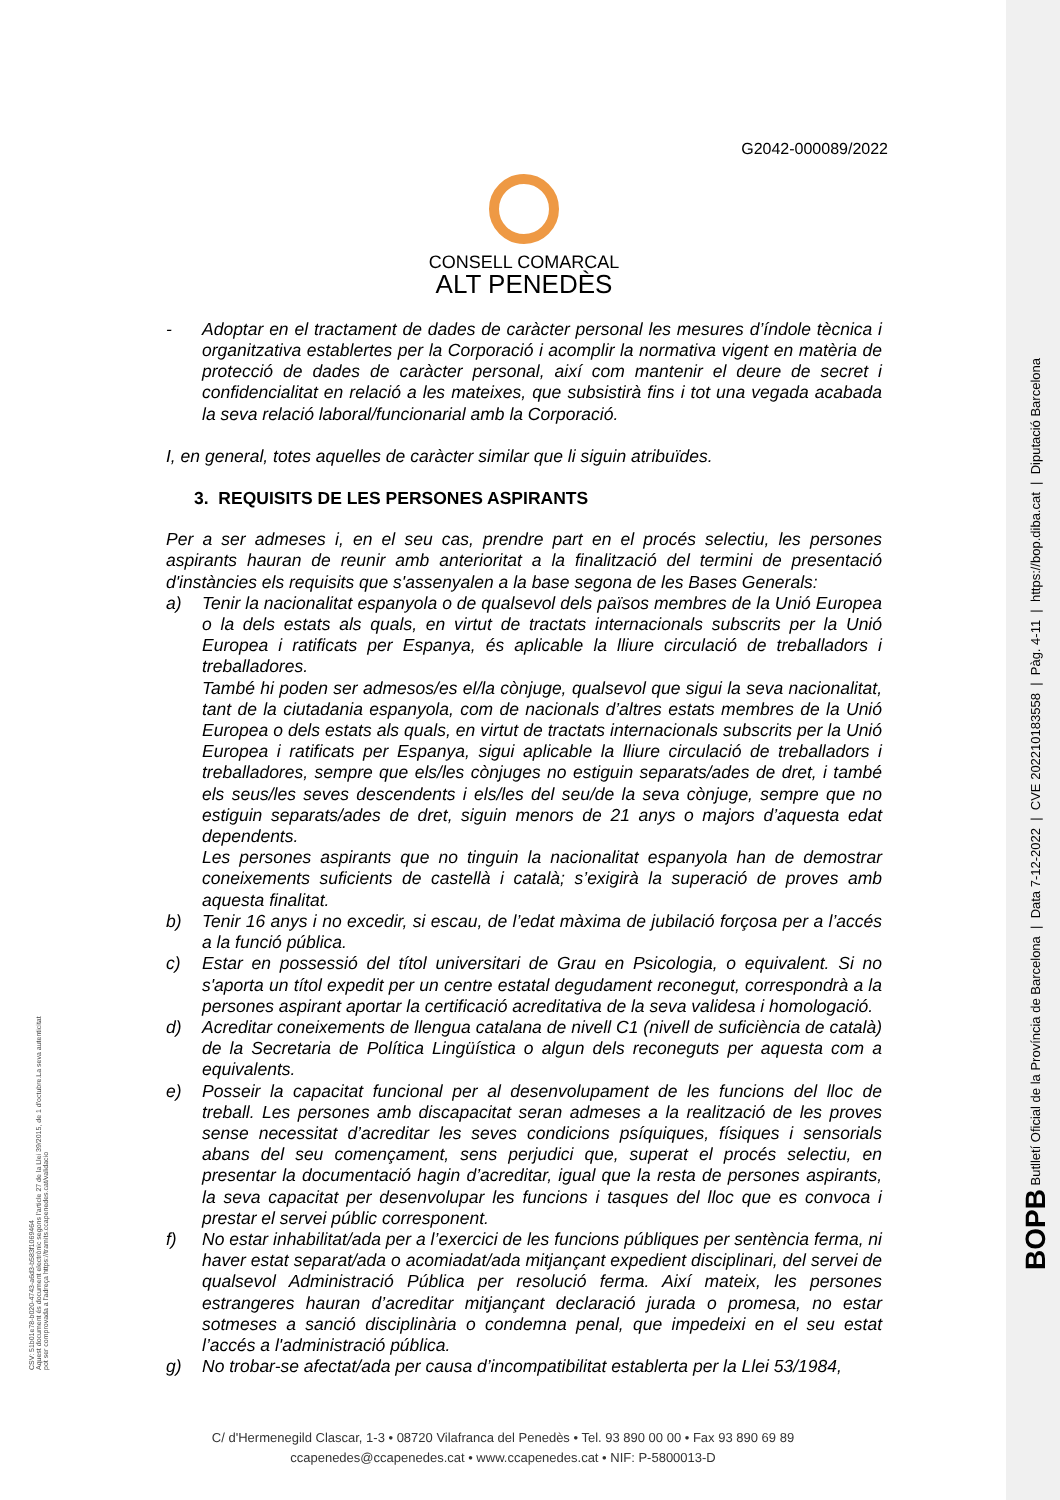BOPB Butlletí Oficial de la Província de Barcelona | Data 7-12-2022 | CVE 202210183558 | Pàg. 4-11 | https://bop.diba.cat | Diputació Barcelona
CSV: 51b01e78-b020-4743-a6d3-b583f1069464
Aquest document és document electrònic segons l'article 27 de la Llei 39/2015, de 1 d'octubre.La seva autenticitat
pot ser comprovada a l'adreça https://tramits.ccapenedes.cat/validacio
G2042-000089/2022
CONSELL COMARCAL
ALT PENEDÈS
- Adoptar en el tractament de dades de caràcter personal les mesures d’índole tècnica i organitzativa establertes per la Corporació i acomplir la normativa vigent en matèria de protecció de dades de caràcter personal, així com mantenir el deure de secret i confidencialitat en relació a les mateixes, que subsistirà fins i tot una vegada acabada la seva relació laboral/funcionarial amb la Corporació.
I, en general, totes aquelles de caràcter similar que li siguin atribuïdes.
3. REQUISITS DE LES PERSONES ASPIRANTS
Per a ser admeses i, en el seu cas, prendre part en el procés selectiu, les persones aspirants hauran de reunir amb anterioritat a la finalització del termini de presentació d'instàncies els requisits que s'assenyalen a la base segona de les Bases Generals:
a) Tenir la nacionalitat espanyola o de qualsevol dels països membres de la Unió Europea o la dels estats als quals, en virtut de tractats internacionals subscrits per la Unió Europea i ratificats per Espanya, és aplicable la lliure circulació de treballadors i treballadores.
També hi poden ser admesos/es el/la cònjuge, qualsevol que sigui la seva nacionalitat, tant de la ciutadania espanyola, com de nacionals d’altres estats membres de la Unió Europea o dels estats als quals, en virtut de tractats internacionals subscrits per la Unió Europea i ratificats per Espanya, sigui aplicable la lliure circulació de treballadors i treballadores, sempre que els/les cònjuges no estiguin separats/ades de dret, i també els seus/les seves descendents i els/les del seu/de la seva cònjuge, sempre que no estiguin separats/ades de dret, siguin menors de 21 anys o majors d’aquesta edat dependents.
Les persones aspirants que no tinguin la nacionalitat espanyola han de demostrar coneixements suficients de castellà i català; s’exigirà la superació de proves amb aquesta finalitat.
b) Tenir 16 anys i no excedir, si escau, de l’edat màxima de jubilació forçosa per a l’accés a la funció pública.
c) Estar en possessió del títol universitari de Grau en Psicologia, o equivalent. Si no s'aporta un títol expedit per un centre estatal degudament reconegut, correspondrà a la persones aspirant aportar la certificació acreditativa de la seva validesa i homologació.
d) Acreditar coneixements de llengua catalana de nivell C1 (nivell de suficiència de català) de la Secretaria de Política Lingüística o algun dels reconeguts per aquesta com a equivalents.
e) Posseir la capacitat funcional per al desenvolupament de les funcions del lloc de treball. Les persones amb discapacitat seran admeses a la realització de les proves sense necessitat d’acreditar les seves condicions psíquiques, físiques i sensorials abans del seu començament, sens perjudici que, superat el procés selectiu, en presentar la documentació hagin d’acreditar, igual que la resta de persones aspirants, la seva capacitat per desenvolupar les funcions i tasques del lloc que es convoca i prestar el servei públic corresponent.
f) No estar inhabilitat/ada per a l’exercici de les funcions públiques per sentència ferma, ni haver estat separat/ada o acomiadat/ada mitjançant expedient disciplinari, del servei de qualsevol Administració Pública per resolució ferma. Així mateix, les persones estrangeres hauran d’acreditar mitjançant declaració jurada o promesa, no estar sotmeses a sanció disciplinària o condemna penal, que impedeixi en el seu estat l’accés a l'administració pública.
g) No trobar-se afectat/ada per causa d’incompatibilitat establerta per la Llei 53/1984,
C/ d'Hermenegild Clascar, 1-3 • 08720 Vilafranca del Penedès • Tel. 93 890 00 00 • Fax 93 890 69 89
ccapenedes@ccapenedes.cat • www.ccapenedes.cat • NIF: P-5800013-D